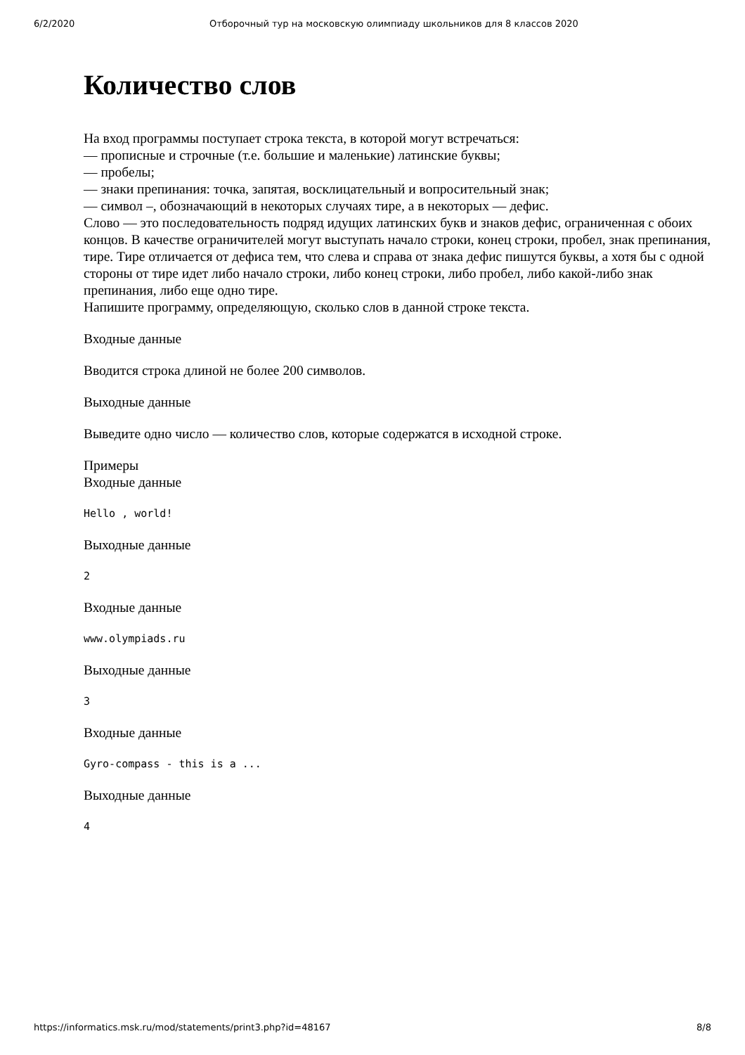6/2/2020 Отборочный тур на московскую олимпиаду школьников для 8 классов 2020
Количество слов
На вход программы поступает строка текста, в которой могут встречаться:
— прописные и строчные (т.е. большие и маленькие) латинские буквы;
— пробелы;
— знаки препинания: точка, запятая, восклицательный и вопросительный знак;
— символ –, обозначающий в некоторых случаях тире, а в некоторых — дефис.
Слово — это последовательность подряд идущих латинских букв и знаков дефис, ограниченная с обоих концов. В качестве ограничителей могут выступать начало строки, конец строки, пробел, знак препинания, тире. Тире отличается от дефиса тем, что слева и справа от знака дефис пишутся буквы, а хотя бы с одной стороны от тире идет либо начало строки, либо конец строки, либо пробел, либо какой-либо знак препинания, либо еще одно тире.
Напишите программу, определяющую, сколько слов в данной строке текста.
Входные данные
Вводится строка длиной не более 200 символов.
Выходные данные
Выведите одно число — количество слов, которые содержатся в исходной строке.
Примеры
Входные данные
Hello , world!
Выходные данные
2
Входные данные
www.olympiads.ru
Выходные данные
3
Входные данные
Gyro-compass - this is a ...
Выходные данные
4
https://informatics.msk.ru/mod/statements/print3.php?id=48167 8/8